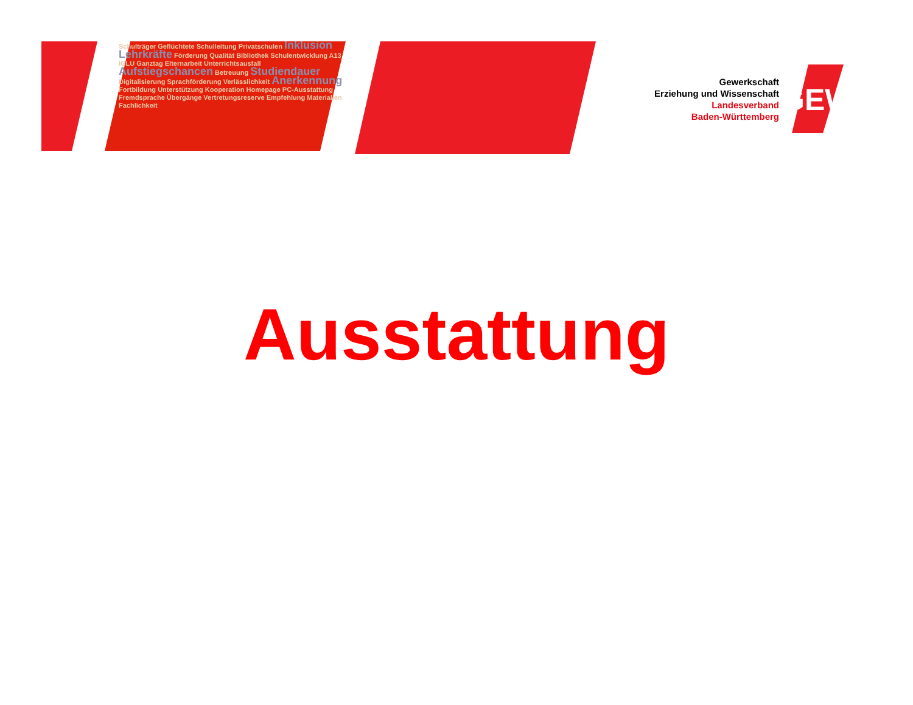Schulträger Geflüchtete Schulleitung Privatschulen Inklusion Lehrkräfte Förderung Qualität Bibliothek Schulentwicklung A13 IGLU Ganztag Elternarbeit Unterrichtsausfall Aufstiegschancen Betreuung Studiendauer Digitalisierung Sprachförderung Verlässlichkeit Anerkennung Fortbildung Unterstützung Kooperation Homepage PC-Ausstattung Fremdsprache Übergänge Vertretungsreserve Empfehlung Materialien Fachlichkeit
Gewerkschaft
Erziehung und Wissenschaft
Landesverband
Baden-Württemberg
GEW
Ausstattung